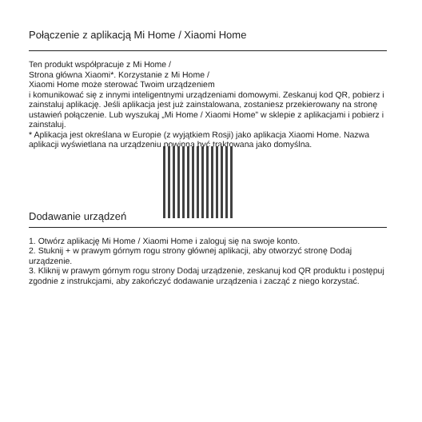Połączenie z aplikacją Mi Home / Xiaomi Home
Ten produkt współpracuje z Mi Home /
Strona główna Xiaomi*. Korzystanie z Mi Home /
Xiaomi Home może sterować Twoim urządzeniem
i komunikować się z innymi inteligentnymi urządzeniami domowymi. Zeskanuj kod QR, pobierz i zainstaluj aplikację. Jeśli aplikacja jest już zainstalowana, zostaniesz przekierowany na stronę ustawień połączenie. Lub wyszukaj „Mi Home / Xiaomi Home” w sklepie z aplikacjami i pobierz i zainstaluj.
* Aplikacja jest określana w Europie (z wyjątkiem Rosji) jako aplikacja Xiaomi Home. Nazwa aplikacji wyświetlana na urządzeniu powinna być traktowana jako domyślna.
Dodawanie urządzeń
1. Otwórz aplikację Mi Home / Xiaomi Home i zaloguj się na swoje konto.
2. Stuknij + w prawym górnym rogu strony głównej aplikacji, aby otworzyć stronę Dodaj urządzenie.
3. Kliknij w prawym górnym rogu strony Dodaj urządzenie, zeskanuj kod QR produktu i postępuj zgodnie z instrukcjami, aby zakończyć dodawanie urządzenia i zacząć z niego korzystać.